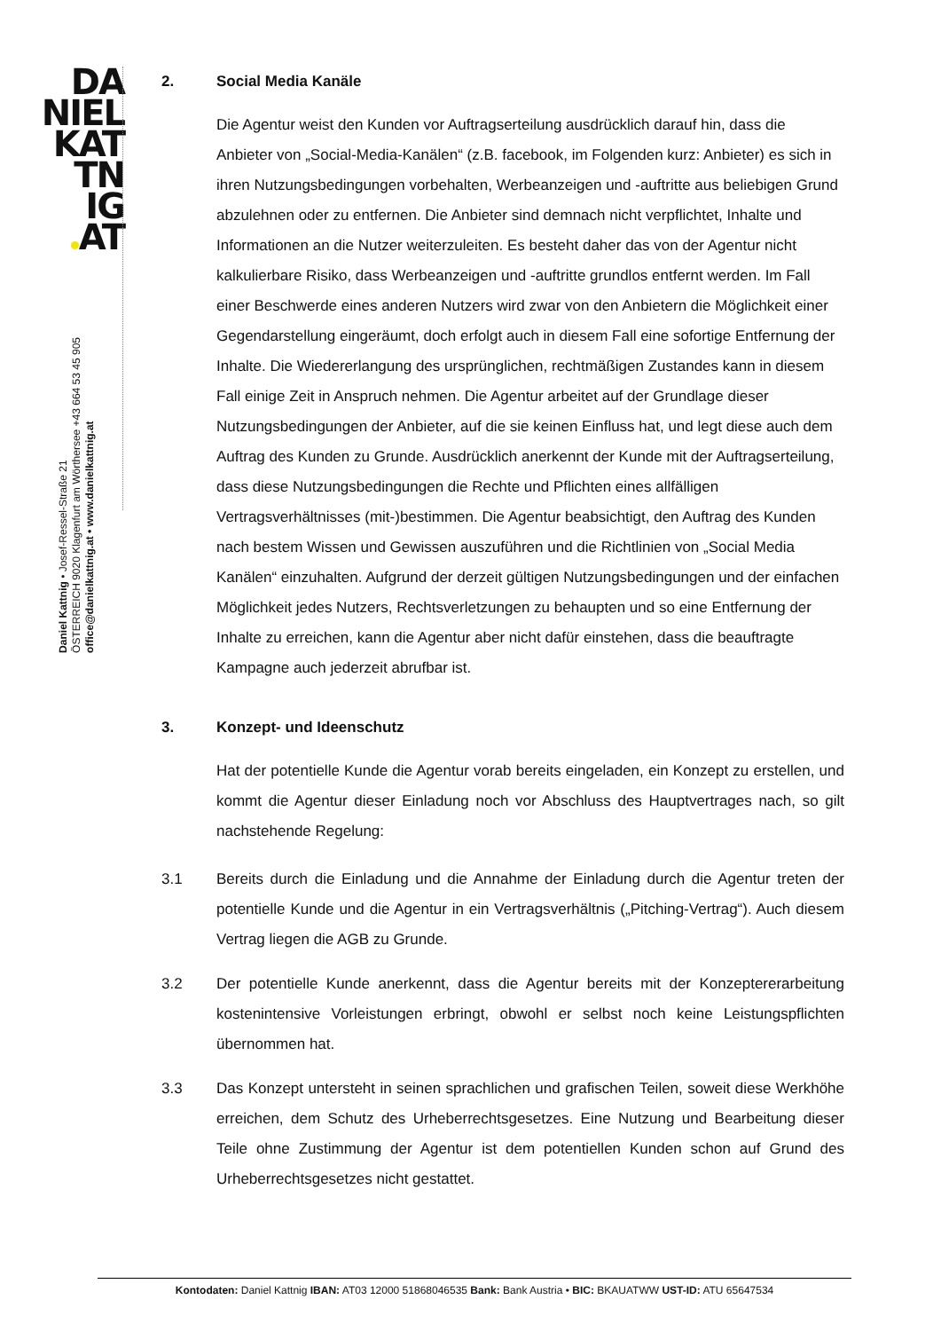DA
NIEL
KAT
TN
IG
AT
Daniel Kattnig • Josef-Ressel-Straße 21
ÖSTERREICH 9020 Klagenfurt am Wörthersee +43 664 53 45 905
office@danielkattnig.at • www.danielkattnig.at
2. Social Media Kanäle
Die Agentur weist den Kunden vor Auftragserteilung ausdrücklich darauf hin, dass die Anbieter von „Social-Media-Kanälen“ (z.B. facebook, im Folgenden kurz: Anbieter) es sich in ihren Nutzungsbedingungen vorbehalten, Werbeanzeigen und -auftritte aus beliebigen Grund abzulehnen oder zu entfernen. Die Anbieter sind demnach nicht verpflichtet, Inhalte und Informationen an die Nutzer weiterzuleiten. Es besteht daher das von der Agentur nicht kalkulierbare Risiko, dass Werbeanzeigen und -auftritte grundlos entfernt werden. Im Fall einer Beschwerde eines anderen Nutzers wird zwar von den Anbietern die Möglichkeit einer Gegendarstellung eingeräumt, doch erfolgt auch in diesem Fall eine sofortige Entfernung der Inhalte. Die Wiedererlangung des ursprünglichen, rechtmäßigen Zustandes kann in diesem Fall einige Zeit in Anspruch nehmen. Die Agentur arbeitet auf der Grundlage dieser Nutzungsbedingungen der Anbieter, auf die sie keinen Einfluss hat, und legt diese auch dem Auftrag des Kunden zu Grunde. Ausdrücklich anerkennt der Kunde mit der Auftragserteilung, dass diese Nutzungsbedingungen die Rechte und Pflichten eines allfälligen Vertragsverhältnisses (mit-)bestimmen. Die Agentur beabsichtigt, den Auftrag des Kunden nach bestem Wissen und Gewissen auszuführen und die Richtlinien von „Social Media Kanälen“ einzuhalten. Aufgrund der derzeit gültigen Nutzungsbedingungen und der einfachen Möglichkeit jedes Nutzers, Rechtsverletzungen zu behaupten und so eine Entfernung der Inhalte zu erreichen, kann die Agentur aber nicht dafür einstehen, dass die beauftragte Kampagne auch jederzeit abrufbar ist.
3. Konzept- und Ideenschutz
Hat der potentielle Kunde die Agentur vorab bereits eingeladen, ein Konzept zu erstellen, und kommt die Agentur dieser Einladung noch vor Abschluss des Hauptvertrages nach, so gilt nachstehende Regelung:
3.1 Bereits durch die Einladung und die Annahme der Einladung durch die Agentur treten der potentielle Kunde und die Agentur in ein Vertragsverhältnis („Pitching-Vertrag“). Auch diesem Vertrag liegen die AGB zu Grunde.
3.2 Der potentielle Kunde anerkennt, dass die Agentur bereits mit der Konzeptererarbeitung kostenintensive Vorleistungen erbringt, obwohl er selbst noch keine Leistungspflichten übernommen hat.
3.3 Das Konzept untersteht in seinen sprachlichen und grafischen Teilen, soweit diese Werkhöhe erreichen, dem Schutz des Urheberrechtsgesetzes. Eine Nutzung und Bearbeitung dieser Teile ohne Zustimmung der Agentur ist dem potentiellen Kunden schon auf Grund des Urheberrechtsgesetzes nicht gestattet.
Kontodaten: Daniel Kattnig IBAN: AT03 12000 51868046535 Bank: Bank Austria • BIC: BKAUATWW UST-ID: ATU 65647534